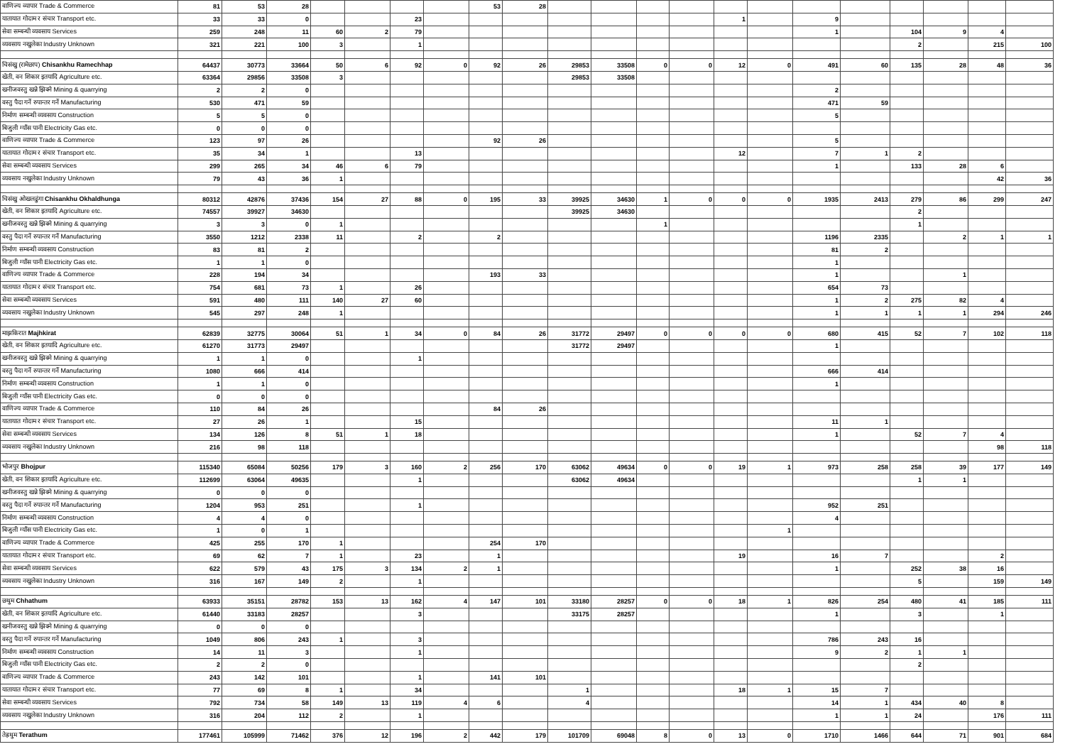| वाणिज्य व्यापार Trade & Commerce | 81 | 53 | 28 | | | | | 53 | 28 | | | | | | | | | | | | |
| यातायात गोदाम र संचार Transport etc. | 33 | 33 | 0 | | | 23 | | | | | | | | 1 | | 9 | | | | | |
| सेवा सम्बन्धी व्यवसाय Services | 259 | 248 | 11 | 60 | 2 | 79 | | | | | | | | | | 1 | | 104 | 9 | 4 | |
| व्यवसाय नखुलेका Industry Unknown | 321 | 221 | 100 | 3 | | 1 | | | | | | | | | | | | 2 | | 215 | 100 |
| चिसंखु (रामेछाप) Chisankhu Ramechhap | 64437 | 30773 | 33664 | 50 | 6 | 92 | 0 | 92 | 26 | 29853 | 33508 | 0 | 0 | 12 | 0 | 491 | 60 | 135 | 28 | 48 | 36 |
| खेती, वन शिकार इतयादि Agriculture etc. | 63364 | 29856 | 33508 | 3 | | | | | | 29853 | 33508 | | | | | | | | | | |
| खनीजवस्तु खन्ने झिक्ने Mining & quarrying | 2 | 2 | 0 | | | | | | | | | | | | | 2 | | | | | |
| वस्तु पैदा गर्ने रुपान्तर गर्ने Manufacturing | 530 | 471 | 59 | | | | | | | | | | | | | 471 | 59 | | | | |
| निर्माण सम्बन्धी व्यवसाय Construction | 5 | 5 | 0 | | | | | | | | | | | | | 5 | | | | | |
| बिजुली ग्याँस पानी Electricity Gas etc. | 0 | 0 | 0 | | | | | | | | | | | | | | | | | | |
| वाणिज्य व्यापार Trade & Commerce | 123 | 97 | 26 | | | | | 92 | 26 | | | | | | | 5 | | | | | |
| यातायात गोदाम र संचार Transport etc. | 35 | 34 | 1 | | | 13 | | | | | | | | 12 | | 7 | 1 | 2 | | | |
| सेवा सम्बन्धी व्यवसाय Services | 299 | 265 | 34 | 46 | 6 | 79 | | | | | | | | | | 1 | | 133 | 28 | 6 | |
| व्यवसाय नखुलेका Industry Unknown | 79 | 43 | 36 | 1 | | | | | | | | | | | | | | | | 42 | 36 |
| चिसंखु ओखलढुंगा Chisankhu Okhaldhunga | 80312 | 42876 | 37436 | 154 | 27 | 88 | 0 | 195 | 33 | 39925 | 34630 | 1 | 0 | 0 | 0 | 1935 | 2413 | 279 | 86 | 299 | 247 |
| खेती, वन शिकार इतयादि Agriculture etc. | 74557 | 39927 | 34630 | | | | | | | 39925 | 34630 | | | | | | | 2 | | | |
| खनीजवस्तु खन्ने झिक्ने Mining & quarrying | 3 | 3 | 0 | 1 | | | | | | | | 1 | | | | | | 1 | | | |
| वस्तु पैदा गर्ने रुपान्तर गर्ने Manufacturing | 3550 | 1212 | 2338 | 11 | | 2 | | 2 | | | | | | | | 1196 | 2335 | | 2 | 1 | 1 |
| निर्माण सम्बन्धी व्यवसाय Construction | 83 | 81 | 2 | | | | | | | | | | | | | 81 | 2 | | | | |
| बिजुली ग्याँस पानी Electricity Gas etc. | 1 | 1 | 0 | | | | | | | | | | | | | 1 | | | | | |
| वाणिज्य व्यापार Trade & Commerce | 228 | 194 | 34 | | | | | 193 | 33 | | | | | | | 1 | | | 1 | | |
| यातायात गोदाम र संचार Transport etc. | 754 | 681 | 73 | 1 | | 26 | | | | | | | | | | 654 | 73 | | | | |
| सेवा सम्बन्धी व्यवसाय Services | 591 | 480 | 111 | 140 | 27 | 60 | | | | | | | | | | 1 | 2 | 275 | 82 | 4 | |
| व्यवसाय नखुलेका Industry Unknown | 545 | 297 | 248 | 1 | | | | | | | | | | | | 1 | 1 | 1 | 1 | 294 | 246 |
| माझकिरात Majhkirat | 62839 | 32775 | 30064 | 51 | 1 | 34 | 0 | 84 | 26 | 31772 | 29497 | 0 | 0 | 0 | 0 | 680 | 415 | 52 | 7 | 102 | 118 |
| खेती, वन शिकार इतयादि Agriculture etc. | 61270 | 31773 | 29497 | | | | | | | 31772 | 29497 | | | | | 1 | | | | | |
| खनीजवस्तु खन्ने झिक्ने Mining & quarrying | 1 | 1 | 0 | | | 1 | | | | | | | | | | | | | | | |
| वस्तु पैदा गर्ने रुपान्तर गर्ने Manufacturing | 1080 | 666 | 414 | | | | | | | | | | | | | 666 | 414 | | | | |
| निर्माण सम्बन्धी व्यवसाय Construction | 1 | 1 | 0 | | | | | | | | | | | | | 1 | | | | | |
| बिजुली ग्याँस पानी Electricity Gas etc. | 0 | 0 | 0 | | | | | | | | | | | | | | | | | | |
| वाणिज्य व्यापार Trade & Commerce | 110 | 84 | 26 | | | | | 84 | 26 | | | | | | | | | | | | |
| यातायात गोदाम र संचार Transport etc. | 27 | 26 | 1 | | | 15 | | | | | | | | | | 11 | 1 | | | | |
| सेवा सम्बन्धी व्यवसाय Services | 134 | 126 | 8 | 51 | 1 | 18 | | | | | | | | | | 1 | | 52 | 7 | 4 | |
| व्यवसाय नखुलेका Industry Unknown | 216 | 98 | 118 | | | | | | | | | | | | | | | | | 98 | 118 |
| भोजपुर Bhojpur | 115340 | 65084 | 50256 | 179 | 3 | 160 | 2 | 256 | 170 | 63062 | 49634 | 0 | 0 | 19 | 1 | 973 | 258 | 258 | 39 | 177 | 149 |
| खेती, वन शिकार इतयादि Agriculture etc. | 112699 | 63064 | 49635 | | | 1 | | | | 63062 | 49634 | | | | | | | 1 | 1 | | |
| खनीजवस्तु खन्ने झिक्ने Mining & quarrying | 0 | 0 | 0 | | | | | | | | | | | | | | | | | | |
| वस्तु पैदा गर्ने रुपान्तर गर्ने Manufacturing | 1204 | 953 | 251 | | | 1 | | | | | | | | | | 952 | 251 | | | | |
| निर्माण सम्बन्धी व्यवसाय Construction | 4 | 4 | 0 | | | | | | | | | | | | | 4 | | | | | |
| बिजुली ग्याँस पानी Electricity Gas etc. | 1 | 0 | 1 | | | | | | | | | | | | 1 | | | | | | |
| वाणिज्य व्यापार Trade & Commerce | 425 | 255 | 170 | 1 | | | | 254 | 170 | | | | | | | | | | | | |
| यातायात गोदाम र संचार Transport etc. | 69 | 62 | 7 | 1 | | 23 | | 1 | | | | | | 19 | | 16 | 7 | | | 2 | |
| सेवा सम्बन्धी व्यवसाय Services | 622 | 579 | 43 | 175 | 3 | 134 | 2 | 1 | | | | | | | | 1 | | 252 | 38 | 16 | |
| व्यवसाय नखुलेका Industry Unknown | 316 | 167 | 149 | 2 | | 1 | | | | | | | | | | | | 5 | | 159 | 149 |
| छथुम Chhathum | 63933 | 35151 | 28782 | 153 | 13 | 162 | 4 | 147 | 101 | 33180 | 28257 | 0 | 0 | 18 | 1 | 826 | 254 | 480 | 41 | 185 | 111 |
| खेती, वन शिकार इतयादि Agriculture etc. | 61440 | 33183 | 28257 | | | 3 | | | | 33175 | 28257 | | | | | 1 | | 3 | | 1 | |
| खनीजवस्तु खन्ने झिक्ने Mining & quarrying | 0 | 0 | 0 | | | | | | | | | | | | | | | | | | |
| वस्तु पैदा गर्ने रुपान्तर गर्ने Manufacturing | 1049 | 806 | 243 | 1 | | 3 | | | | | | | | | | 786 | 243 | 16 | | | |
| निर्माण सम्बन्धी व्यवसाय Construction | 14 | 11 | 3 | | | 1 | | | | | | | | | | 9 | 2 | 1 | 1 | | |
| बिजुली ग्याँस पानी Electricity Gas etc. | 2 | 2 | 0 | | | | | | | | | | | | | | | 2 | | | |
| वाणिज्य व्यापार Trade & Commerce | 243 | 142 | 101 | | | 1 | | 141 | 101 | | | | | | | | | | | | |
| यातायात गोदाम र संचार Transport etc. | 77 | 69 | 8 | 1 | | 34 | | | | 1 | | | | 18 | 1 | 15 | 7 | | | | |
| सेवा सम्बन्धी व्यवसाय Services | 792 | 734 | 58 | 149 | 13 | 119 | 4 | 6 | | 4 | | | | | | 14 | 1 | 434 | 40 | 8 | |
| व्यवसाय नखुलेका Industry Unknown | 316 | 204 | 112 | 2 | | 1 | | | | | | | | | | 1 | 1 | 24 | | 176 | 111 |
| तेह्रथुम Terathum | 177461 | 105999 | 71462 | 376 | 12 | 196 | 2 | 442 | 179 | 101709 | 69048 | 8 | 0 | 13 | 0 | 1710 | 1466 | 644 | 71 | 901 | 684 |